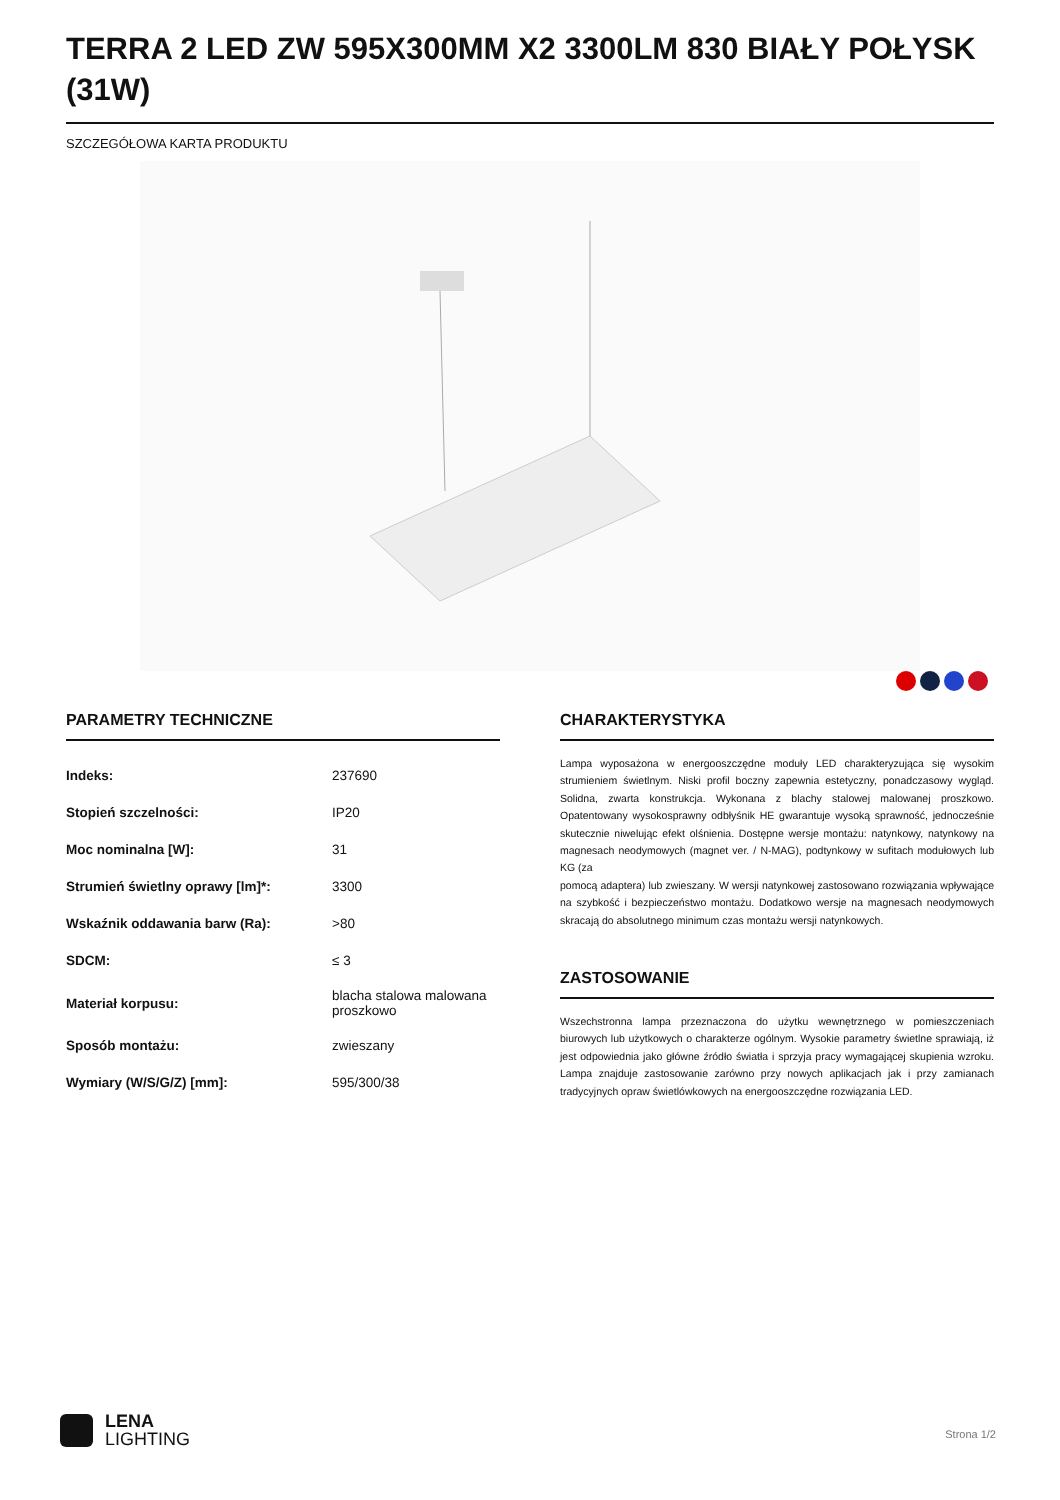TERRA 2 LED ZW 595X300MM X2 3300LM 830 BIAŁY POŁYSK (31W)
SZCZEGÓŁOWA KARTA PRODUKTU
PARAMETRY TECHNICZNE
| Indeks: | 237690 |
| Stopień szczelności: | IP20 |
| Moc nominalna [W]: | 31 |
| Strumień świetlny oprawy [lm]*: | 3300 |
| Wskaźnik oddawania barw (Ra): | >80 |
| SDCM: | ≤ 3 |
| Materiał korpusu: | blacha stalowa malowana proszkowo |
| Sposób montażu: | zwieszany |
| Wymiary (W/S/G/Z) [mm]: | 595/300/38 |
CHARAKTERYSTYKA
Lampa wyposażona w energooszczędne moduły LED charakteryzująca się wysokim strumieniem świetlnym. Niski profil boczny zapewnia estetyczny, ponadczasowy wygląd. Solidna, zwarta konstrukcja. Wykonana z blachy stalowej malowanej proszkowo. Opatentowany wysokosprawny odbłyśnik HE gwarantuje wysoką sprawność, jednocześnie skutecznie niwelując efekt olśnienia. Dostępne wersje montażu: natynkowy, natynkowy na magnesach neodymowych (magnet ver. / N-MAG), podtynkowy w sufitach modułowych lub KG (za
pomocą adaptera) lub zwieszany. W wersji natynkowej zastosowano rozwiązania wpływające na szybkość i bezpieczeństwo montażu. Dodatkowo wersje na magnesach neodymowych skracają do absolutnego minimum czas montażu wersji natynkowych.
ZASTOSOWANIE
Wszechstronna lampa przeznaczona do użytku wewnętrznego w pomieszczeniach biurowych lub użytkowych o charakterze ogólnym. Wysokie parametry świetlne sprawiają, iż jest odpowiednia jako główne źródło światła i sprzyja pracy wymagającej skupienia wzroku. Lampa znajduje zastosowanie zarówno przy nowych aplikacjach jak i przy zamianach tradycyjnych opraw świetlówkowych na energooszczędne rozwiązania LED.
LENA
LIGHTING
Strona 1/2